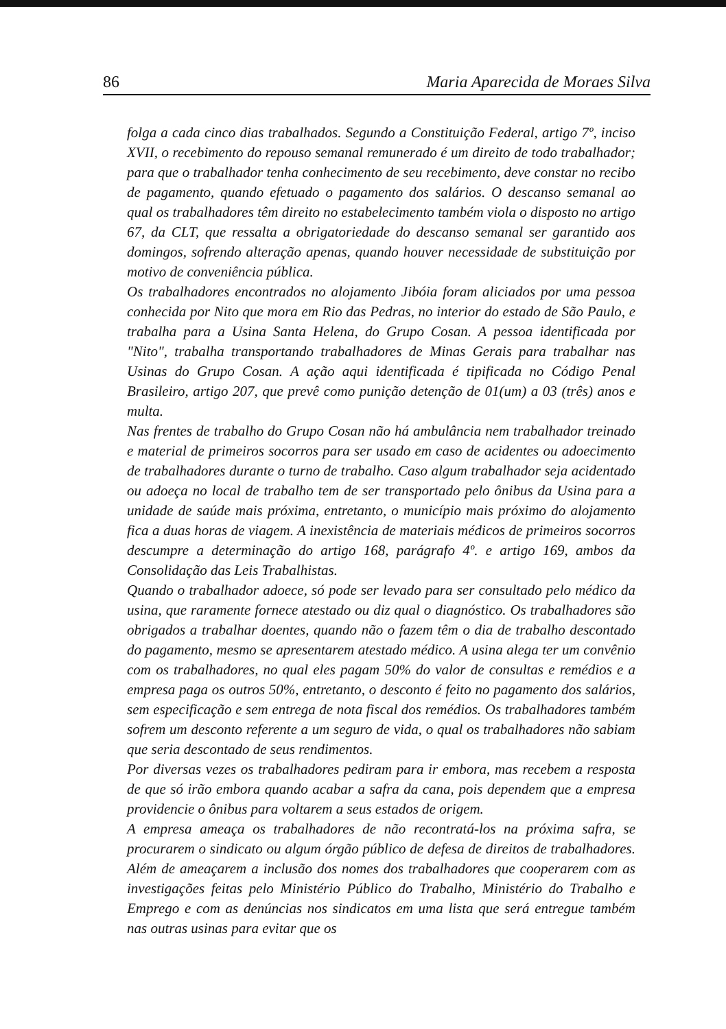86 Maria Aparecida de Moraes Silva
folga a cada cinco dias trabalhados. Segundo a Constituição Federal, artigo 7º, inciso XVII, o recebimento do repouso semanal remunerado é um direito de todo trabalhador; para que o trabalhador tenha conhecimento de seu recebimento, deve constar no recibo de pagamento, quando efetuado o pagamento dos salários. O descanso semanal ao qual os trabalhadores têm direito no estabelecimento também viola o disposto no artigo 67, da CLT, que ressalta a obrigatoriedade do descanso semanal ser garantido aos domingos, sofrendo alteração apenas, quando houver necessidade de substituição por motivo de conveniência pública.
Os trabalhadores encontrados no alojamento Jibóia foram aliciados por uma pessoa conhecida por Nito que mora em Rio das Pedras, no interior do estado de São Paulo, e trabalha para a Usina Santa Helena, do Grupo Cosan. A pessoa identificada por "Nito", trabalha transportando trabalhadores de Minas Gerais para trabalhar nas Usinas do Grupo Cosan. A ação aqui identificada é tipificada no Código Penal Brasileiro, artigo 207, que prevê como punição detenção de 01(um) a 03 (três) anos e multa.
Nas frentes de trabalho do Grupo Cosan não há ambulância nem trabalhador treinado e material de primeiros socorros para ser usado em caso de acidentes ou adoecimento de trabalhadores durante o turno de trabalho. Caso algum trabalhador seja acidentado ou adoeça no local de trabalho tem de ser transportado pelo ônibus da Usina para a unidade de saúde mais próxima, entretanto, o município mais próximo do alojamento fica a duas horas de viagem. A inexistência de materiais médicos de primeiros socorros descumpre a determinação do artigo 168, parágrafo 4º. e artigo 169, ambos da Consolidação das Leis Trabalhistas.
Quando o trabalhador adoece, só pode ser levado para ser consultado pelo médico da usina, que raramente fornece atestado ou diz qual o diagnóstico. Os trabalhadores são obrigados a trabalhar doentes, quando não o fazem têm o dia de trabalho descontado do pagamento, mesmo se apresentarem atestado médico. A usina alega ter um convênio com os trabalhadores, no qual eles pagam 50% do valor de consultas e remédios e a empresa paga os outros 50%, entretanto, o desconto é feito no pagamento dos salários, sem especificação e sem entrega de nota fiscal dos remédios. Os trabalhadores também sofrem um desconto referente a um seguro de vida, o qual os trabalhadores não sabiam que seria descontado de seus rendimentos.
Por diversas vezes os trabalhadores pediram para ir embora, mas recebem a resposta de que só irão embora quando acabar a safra da cana, pois dependem que a empresa providencie o ônibus para voltarem a seus estados de origem.
A empresa ameaça os trabalhadores de não recontratá-los na próxima safra, se procurarem o sindicato ou algum órgão público de defesa de direitos de trabalhadores. Além de ameaçarem a inclusão dos nomes dos trabalhadores que cooperarem com as investigações feitas pelo Ministério Público do Trabalho, Ministério do Trabalho e Emprego e com as denúncias nos sindicatos em uma lista que será entregue também nas outras usinas para evitar que os